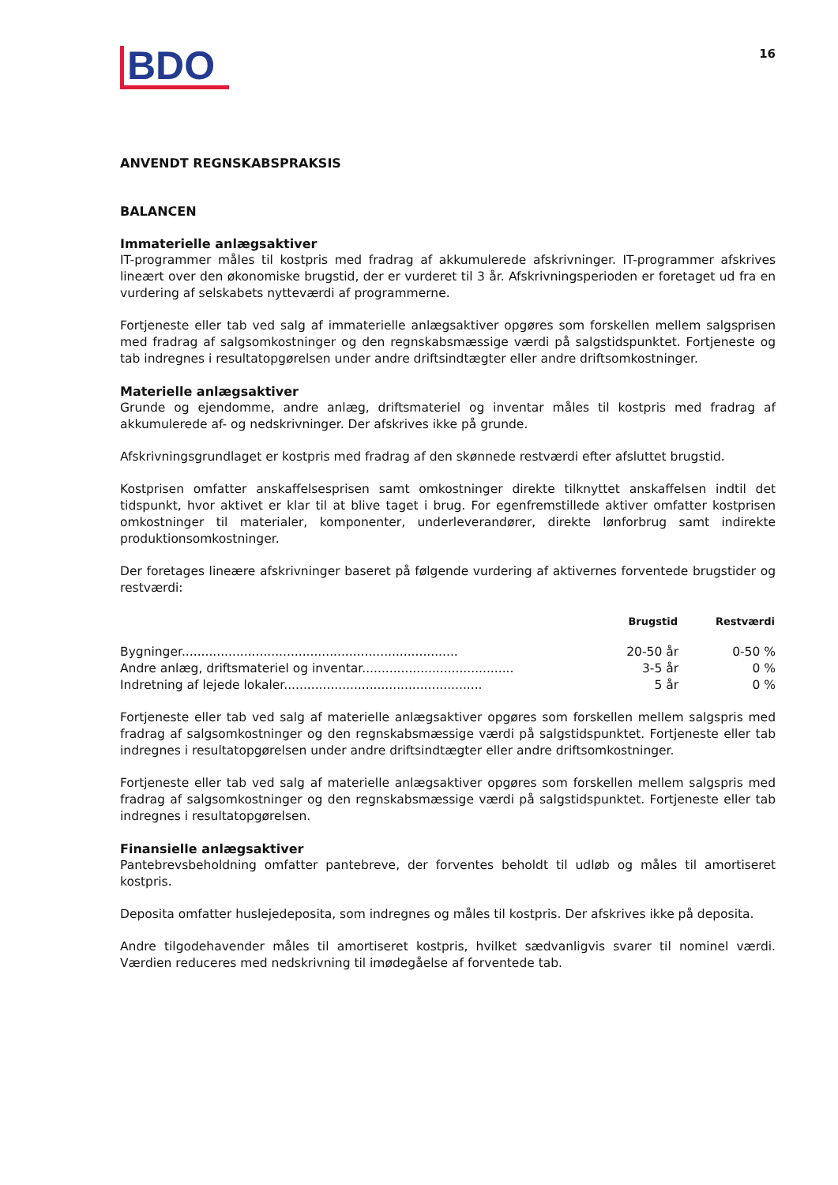BDO
16
ANVENDT REGNSKABSPRAKSIS
BALANCEN
Immaterielle anlægsaktiver
IT-programmer måles til kostpris med fradrag af akkumulerede afskrivninger. IT-programmer afskrives lineært over den økonomiske brugstid, der er vurderet til 3 år. Afskrivningsperioden er foretaget ud fra en vurdering af selskabets nytteværdi af programmerne.
Fortjeneste eller tab ved salg af immaterielle anlægsaktiver opgøres som forskellen mellem salgsprisen med fradrag af salgsomkostninger og den regnskabsmæssige værdi på salgstidspunktet. Fortjeneste og tab indregnes i resultatopgørelsen under andre driftsindtægter eller andre driftsomkostninger.
Materielle anlægsaktiver
Grunde og ejendomme, andre anlæg, driftsmateriel og inventar måles til kostpris med fradrag af akkumulerede af- og nedskrivninger. Der afskrives ikke på grunde.
Afskrivningsgrundlaget er kostpris med fradrag af den skønnede restværdi efter afsluttet brugstid.
Kostprisen omfatter anskaffelsesprisen samt omkostninger direkte tilknyttet anskaffelsen indtil det tidspunkt, hvor aktivet er klar til at blive taget i brug. For egenfremstillede aktiver omfatter kostprisen omkostninger til materialer, komponenter, underleverandører, direkte lønforbrug samt indirekte produktionsomkostninger.
Der foretages lineære afskrivninger baseret på følgende vurdering af aktivernes forventede brugstider og restværdi:
| | Brugstid | Restværdi |
| --- | --- | --- |
| Bygninger....................................................................... | 20-50 år | 0-50 % |
| Andre anlæg, driftsmateriel og inventar....................................... | 3-5 år | 0 % |
| Indretning af lejede lokaler................................................... | 5 år | 0 % |
Fortjeneste eller tab ved salg af materielle anlægsaktiver opgøres som forskellen mellem salgspris med fradrag af salgsomkostninger og den regnskabsmæssige værdi på salgstidspunktet. Fortjeneste eller tab indregnes i resultatopgørelsen under andre driftsindtægter eller andre driftsomkostninger.
Fortjeneste eller tab ved salg af materielle anlægsaktiver opgøres som forskellen mellem salgspris med fradrag af salgsomkostninger og den regnskabsmæssige værdi på salgstidspunktet. Fortjeneste eller tab indregnes i resultatopgørelsen.
Finansielle anlægsaktiver
Pantebrevsbeholdning omfatter pantebreve, der forventes beholdt til udløb og måles til amortiseret kostpris.
Deposita omfatter huslejedeposita, som indregnes og måles til kostpris. Der afskrives ikke på deposita.
Andre tilgodehavender måles til amortiseret kostpris, hvilket sædvanligvis svarer til nominel værdi. Værdien reduceres med nedskrivning til imødegåelse af forventede tab.